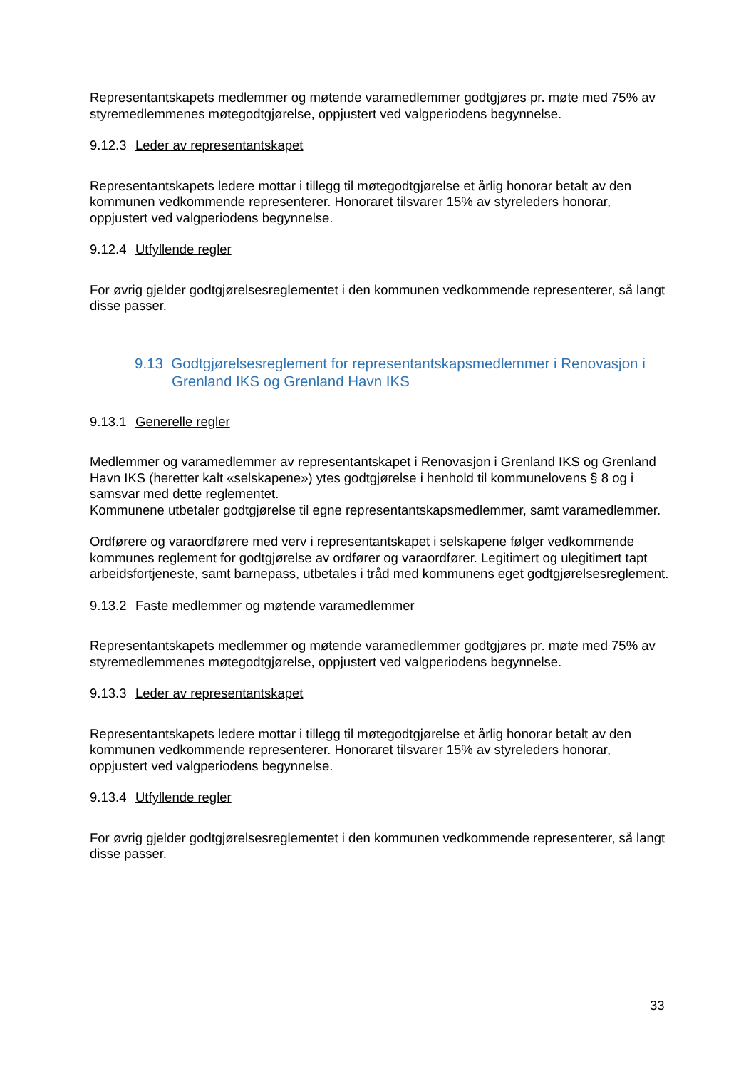Representantskapets medlemmer og møtende varamedlemmer godtgjøres pr. møte med 75% av styremedlemmenes møtegodtgjørelse, oppjustert ved valgperiodens begynnelse.
9.12.3 Leder av representantskapet
Representantskapets ledere mottar i tillegg til møtegodtgjørelse et årlig honorar betalt av den kommunen vedkommende representerer. Honoraret tilsvarer 15% av styreleders honorar, oppjustert ved valgperiodens begynnelse.
9.12.4 Utfyllende regler
For øvrig gjelder godtgjørelsesreglementet i den kommunen vedkommende representerer, så langt disse passer.
9.13 Godtgjørelsesreglement for representantskapsmedlemmer i Renovasjon i Grenland IKS og Grenland Havn IKS
9.13.1 Generelle regler
Medlemmer og varamedlemmer av representantskapet i Renovasjon i Grenland IKS og Grenland Havn IKS (heretter kalt «selskapene») ytes godtgjørelse i henhold til kommunelovens § 8 og i samsvar med dette reglementet.
Kommunene utbetaler godtgjørelse til egne representantskapsmedlemmer, samt varamedlemmer.
Ordførere og varaordførere med verv i representantskapet i selskapene følger vedkommende kommunes reglement for godtgjørelse av ordfører og varaordfører. Legitimert og ulegitimert tapt arbeidsfortjeneste, samt barnepass, utbetales i tråd med kommunens eget godtgjørelsesreglement.
9.13.2 Faste medlemmer og møtende varamedlemmer
Representantskapets medlemmer og møtende varamedlemmer godtgjøres pr. møte med 75% av styremedlemmenes møtegodtgjørelse, oppjustert ved valgperiodens begynnelse.
9.13.3 Leder av representantskapet
Representantskapets ledere mottar i tillegg til møtegodtgjørelse et årlig honorar betalt av den kommunen vedkommende representerer. Honoraret tilsvarer 15% av styreleders honorar, oppjustert ved valgperiodens begynnelse.
9.13.4 Utfyllende regler
For øvrig gjelder godtgjørelsesreglementet i den kommunen vedkommende representerer, så langt disse passer.
33